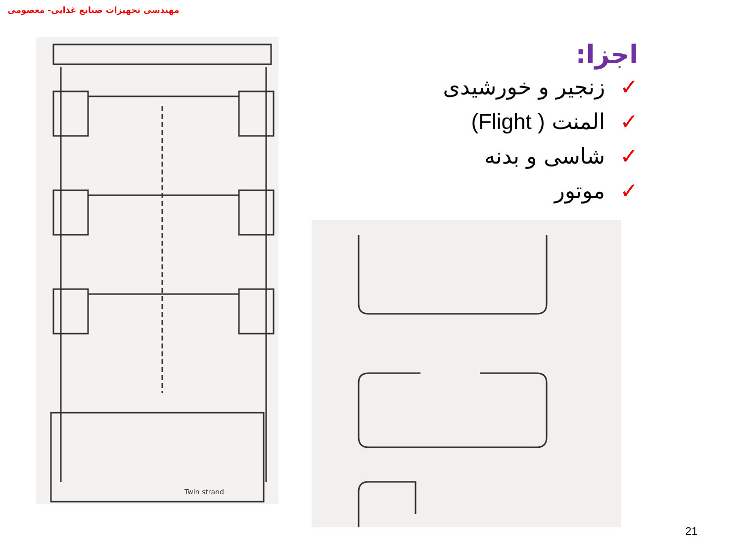مهندسی تجهیزات صنایع غذایی- معصومی
اجزا:
✓زنجیر و خورشیدی
✓المنت ( Flight)
✓شاسی و بدنه
✓موتور
Twin strand
21